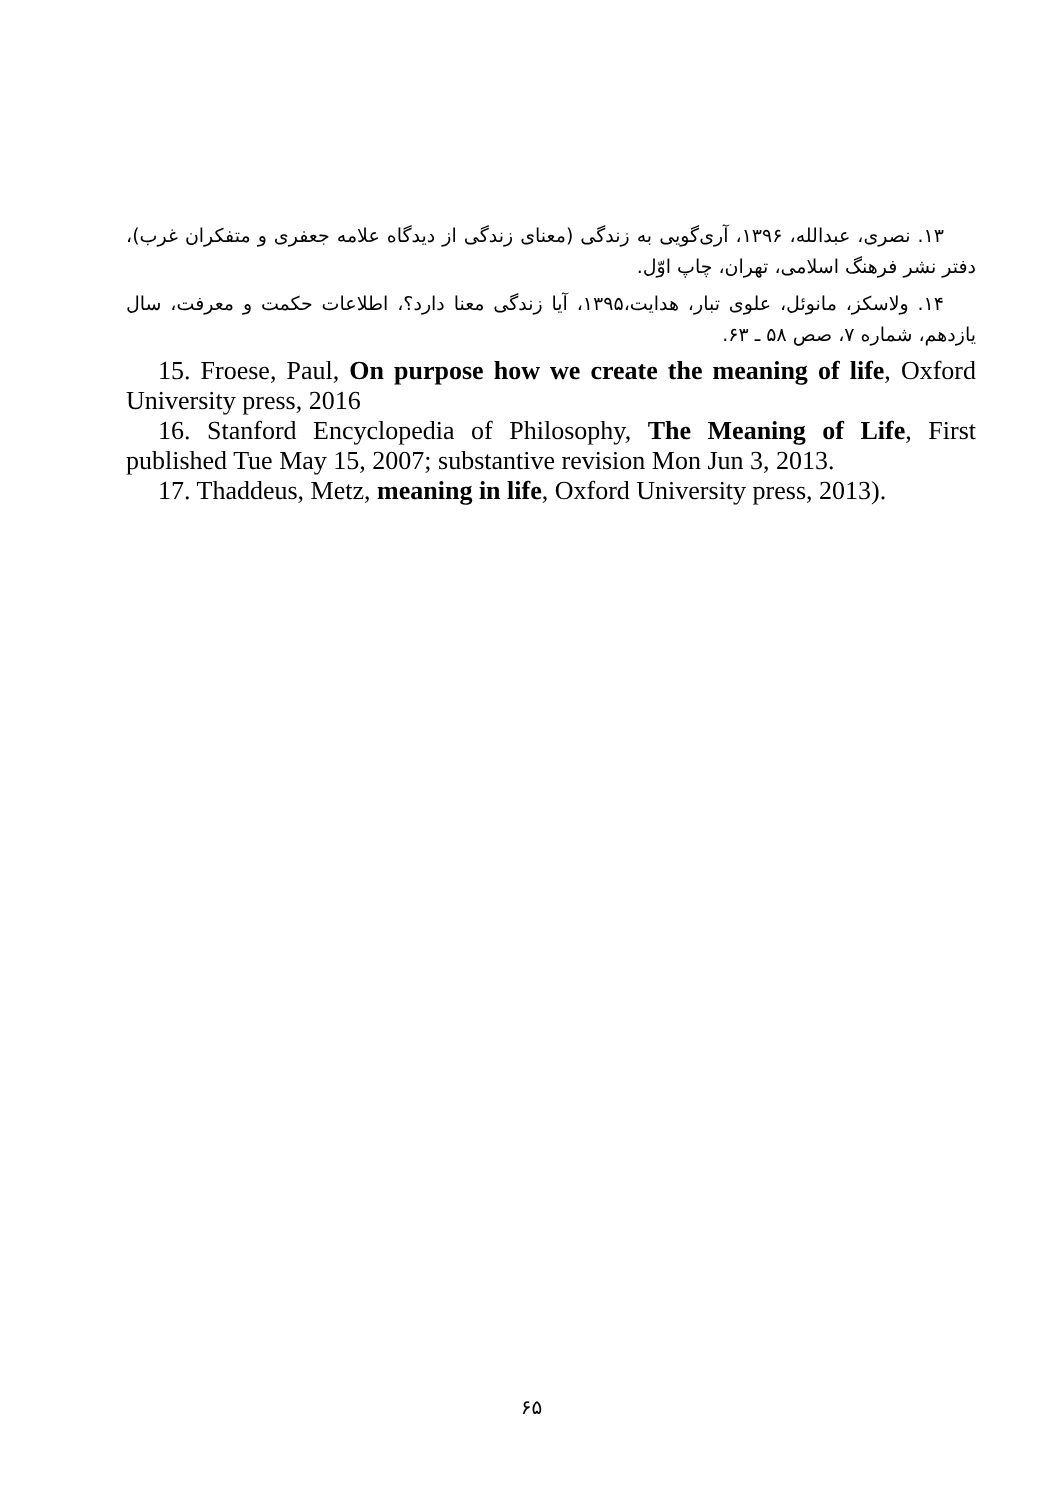۱۳. نصری، عبدالله، ۱۳۹۶، آری‌گویی به زندگی (معنای زندگی از دیدگاه علامه جعفری و متفکران غرب)، دفتر نشر فرهنگ اسلامی، تهران، چاپ اوّل.
۱۴. ولاسکز، مانوئل، علوی تبار، هدایت،۱۳۹۵، آیا زندگی معنا دارد؟، اطلاعات حکمت و معرفت، سال یازدهم، شماره ۷، صص ۵۸ ـ ۶۳.
15. Froese, Paul, On purpose how we create the meaning of life, Oxford University press, 2016
16. Stanford Encyclopedia of Philosophy, The Meaning of Life, First published Tue May 15, 2007; substantive revision Mon Jun 3, 2013.
17. Thaddeus, Metz, meaning in life, Oxford University press, 2013).
۶۵